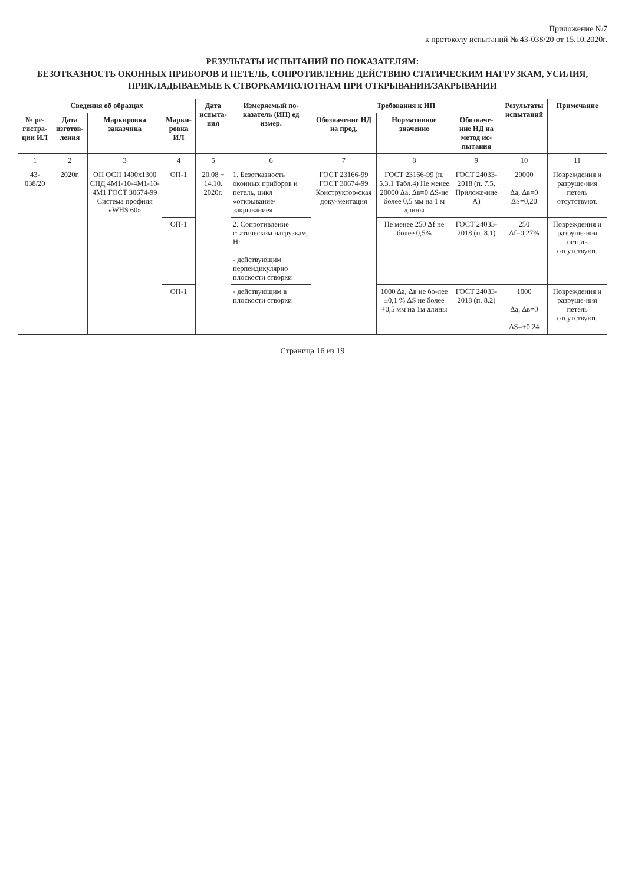Приложение №7
к протоколу испытаний № 43-038/20 от 15.10.2020г.
РЕЗУЛЬТАТЫ ИСПЫТАНИЙ ПО ПОКАЗАТЕЛЯМ:
БЕЗОТКАЗНОСТЬ ОКОННЫХ ПРИБОРОВ И ПЕТЕЛЬ, СОПРОТИВЛЕНИЕ ДЕЙСТВИЮ СТАТИЧЕСКИМ НАГРУЗКАМ, УСИЛИЯ, ПРИКЛАДЫВАЕМЫЕ К СТВОРКАМ/ПОЛОТНАМ ПРИ ОТКРЫВАНИИ/ЗАКРЫВАНИИ
| Сведения об образцах | | | | Дата испыта-ния | Измеряемый по-казатель (ИП) ед измер. | Требования к ИП | | | Результаты испытаний | Примечание |
| --- | --- | --- | --- | --- | --- | --- | --- | --- | --- | --- |
| № ре-гистра-ции ИЛ | Дата изготов-ления | Маркировка заказчика | Марки-ровка ИЛ | | | Обозначение НД на прод. | Нормативное значение | Обозначе-ние НД на метод ис-пытания | | |
| 1 | 2 | 3 | 4 | 5 | 6 | 7 | 8 | 9 | 10 | 11 |
| 43-038/20 | 2020г. | ОП ОСП 1400х1300 СПД 4М1-10-4М1-10-4М1 ГОСТ 30674-99 Система профиля «WHS 60» | ОП-1 | 20.08 ÷ 14.10. 2020г. | 1. Безотказность оконных приборов и петель, цикл «открывание/ закрывание» | ГОСТ 23166-99 ГОСТ 30674-99 Конструктор-ская доку-ментация | ГОСТ 23166-99 (п. 5.3.1 Табл.4) Не менее 20000 Δа, Δв=0 ΔS-не более 0,5 мм на 1 м длины | ГОСТ 24033-2018 (п. 7.5, Приложе-ние А) | 20000 Δа, Δв=0 ΔS=0,20 | Повреждения и разруше-ния петель отсутствуют. |
| | | | ОП-1 | | 2. Сопротивление статическим нагрузкам, Н: - действующим перпендикулярно плоскости створки | | Не менее 250 Δf не более 0,5% | ГОСТ 24033-2018 (п. 8.1) | 250 Δf=0,27% | Повреждения и разруше-ния петель отсутствуют. |
| | | | ОП-1 | | - действующим в плоскости створки | | 1000 Δа, Δв не бо-лее ±0,1 % ΔS не более +0,5 мм на 1м длины | ГОСТ 24033-2018 (п. 8.2) | 1000 Δа, Δв=0 ΔS=+0,24 | Повреждения и разруше-ния петель отсутствуют. |
Страница 16 из 19